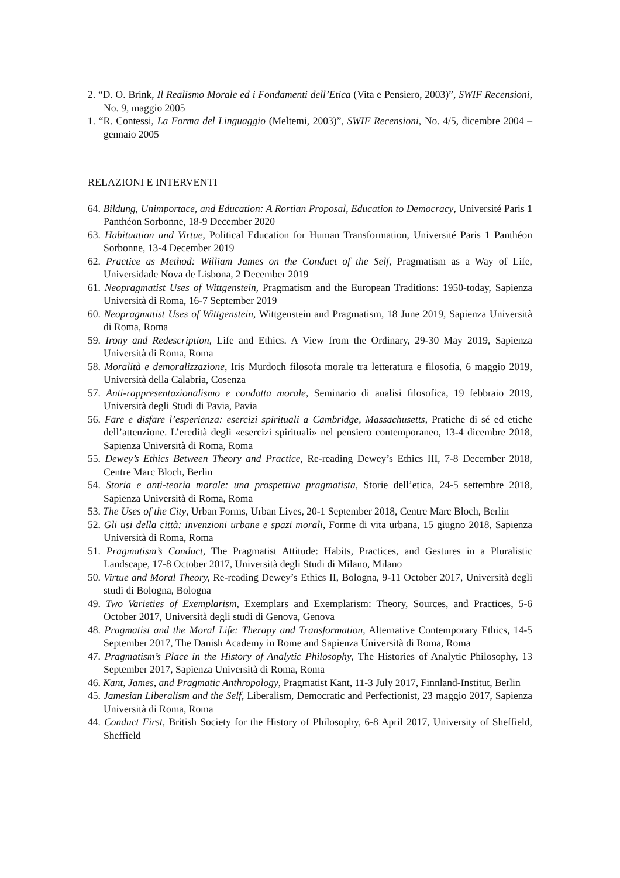2. “D. O. Brink, Il Realismo Morale ed i Fondamenti dell’Etica (Vita e Pensiero, 2003)”, SWIF Recensioni, No. 9, maggio 2005
1. “R. Contessi, La Forma del Linguaggio (Meltemi, 2003)”, SWIF Recensioni, No. 4/5, dicembre 2004 – gennaio 2005
RELAZIONI E INTERVENTI
64. Bildung, Unimportace, and Education: A Rortian Proposal, Education to Democracy, Université Paris 1 Panthéon Sorbonne, 18-9 December 2020
63. Habituation and Virtue, Political Education for Human Transformation, Université Paris 1 Panthéon Sorbonne, 13-4 December 2019
62. Practice as Method: William James on the Conduct of the Self, Pragmatism as a Way of Life, Universidade Nova de Lisbona, 2 December 2019
61. Neopragmatist Uses of Wittgenstein, Pragmatism and the European Traditions: 1950-today, Sapienza Università di Roma, 16-7 September 2019
60. Neopragmatist Uses of Wittgenstein, Wittgenstein and Pragmatism, 18 June 2019, Sapienza Università di Roma, Roma
59. Irony and Redescription, Life and Ethics. A View from the Ordinary, 29-30 May 2019, Sapienza Università di Roma, Roma
58. Moralità e demoralizzazione, Iris Murdoch filosofa morale tra letteratura e filosofia, 6 maggio 2019, Università della Calabria, Cosenza
57. Anti-rappresentazionalismo e condotta morale, Seminario di analisi filosofica, 19 febbraio 2019, Università degli Studi di Pavia, Pavia
56. Fare e disfare l’esperienza: esercizi spirituali a Cambridge, Massachusetts, Pratiche di sé ed etiche dell’attenzione. L’eredità degli «esercizi spirituali» nel pensiero contemporaneo, 13-4 dicembre 2018, Sapienza Università di Roma, Roma
55. Dewey’s Ethics Between Theory and Practice, Re-reading Dewey’s Ethics III, 7-8 December 2018, Centre Marc Bloch, Berlin
54. Storia e anti-teoria morale: una prospettiva pragmatista, Storie dell’etica, 24-5 settembre 2018, Sapienza Università di Roma, Roma
53. The Uses of the City, Urban Forms, Urban Lives, 20-1 September 2018, Centre Marc Bloch, Berlin
52. Gli usi della città: invenzioni urbane e spazi morali, Forme di vita urbana, 15 giugno 2018, Sapienza Università di Roma, Roma
51. Pragmatism’s Conduct, The Pragmatist Attitude: Habits, Practices, and Gestures in a Pluralistic Landscape, 17-8 October 2017, Università degli Studi di Milano, Milano
50. Virtue and Moral Theory, Re-reading Dewey’s Ethics II, Bologna, 9-11 October 2017, Università degli studi di Bologna, Bologna
49. Two Varieties of Exemplarism, Exemplars and Exemplarism: Theory, Sources, and Practices, 5-6 October 2017, Università degli studi di Genova, Genova
48. Pragmatist and the Moral Life: Therapy and Transformation, Alternative Contemporary Ethics, 14-5 September 2017, The Danish Academy in Rome and Sapienza Università di Roma, Roma
47. Pragmatism’s Place in the History of Analytic Philosophy, The Histories of Analytic Philosophy, 13 September 2017, Sapienza Università di Roma, Roma
46. Kant, James, and Pragmatic Anthropology, Pragmatist Kant, 11-3 July 2017, Finnland-Institut, Berlin
45. Jamesian Liberalism and the Self, Liberalism, Democratic and Perfectionist, 23 maggio 2017, Sapienza Università di Roma, Roma
44. Conduct First, British Society for the History of Philosophy, 6-8 April 2017, University of Sheffield, Sheffield